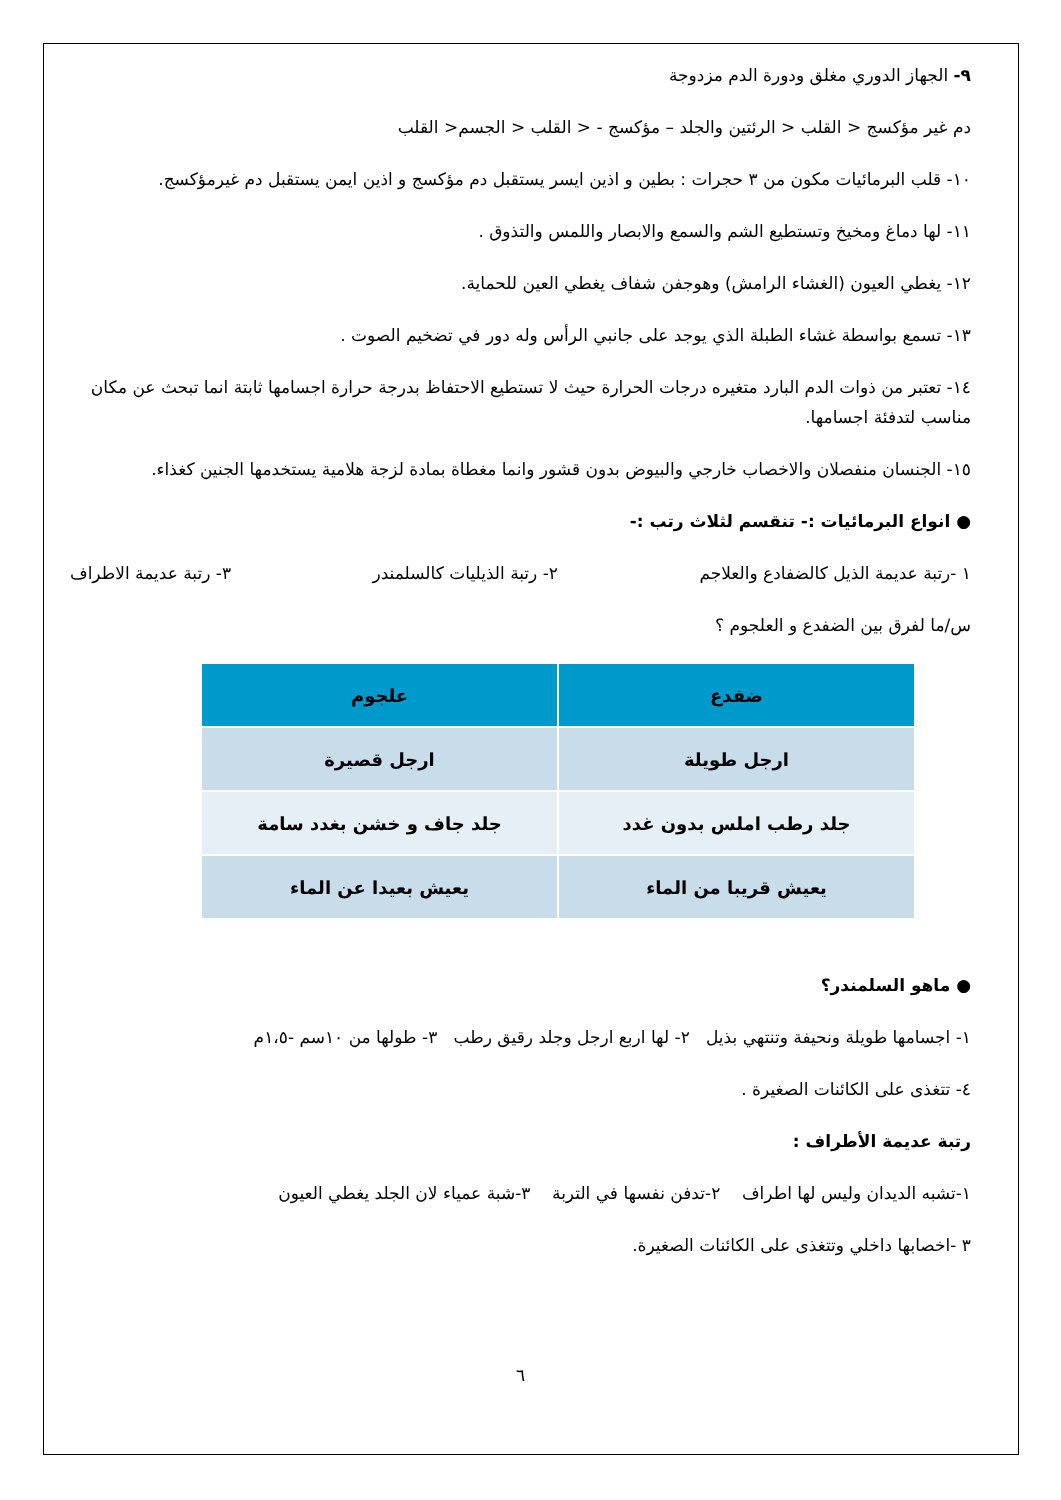٩- الجهاز الدوري مغلق ودورة الدم مزدوجة
دم غير مؤكسج < القلب < الرئتين والجلد – مؤكسج - < القلب < الجسم< القلب
١٠- قلب البرمائيات مكون من ٣ حجرات : بطين و اذين ايسر يستقبل دم مؤكسج و اذين ايمن يستقبل دم غيرمؤكسج.
١١- لها دماغ ومخيخ وتستطيع الشم والسمع والابصار واللمس والتذوق .
١٢- يغطي العيون (الغشاء الرامش) وهوجفن شفاف يغطي العين للحماية.
١٣- تسمع بواسطة غشاء الطبلة الذي يوجد على جانبي الرأس وله دور في تضخيم الصوت .
١٤- تعتبر من ذوات الدم البارد متغيره درجات الحرارة حيث لا تستطيع الاحتفاظ بدرجة حرارة اجسامها ثابتة انما تبحث عن مكان مناسب لتدفئة اجسامها.
١٥- الجنسان منفصلان والاخصاب خارجي والبيوض بدون قشور وانما مغطاة بمادة لزجة هلامية يستخدمها الجنين كغذاء.
● انواع البرمائيات :- تنقسم لثلاث رتب :-
١ -رتبة عديمة الذيل كالضفادع والعلاجم ٢- رتبة الذيليات كالسلمندر ٣- رتبة عديمة الاطراف
س/ما لفرق بين الضفدع و العلجوم ؟
| ضفدع | علجوم |
| --- | --- |
| ارجل طويلة | ارجل قصيرة |
| جلد رطب املس بدون غدد | جلد جاف و خشن بغدد سامة |
| يعيش قريبا من الماء | يعيش بعيدا عن الماء |
● ماهو السلمندر؟
١- اجسامها طويلة ونحيفة وتنتهي بذيل ٢- لها اربع ارجل وجلد رقيق رطب ٣- طولها من ١٠سم -١،٥م
٤- تتغذى على الكائنات الصغيرة .
رتبة عديمة الأطراف :
١-تشبه الديدان وليس لها اطراف ٢-تدفن نفسها في التربة ٣-شبة عمياء لان الجلد يغطي العيون
٣ -اخصابها داخلي وتتغذى على الكائنات الصغيرة.
٦